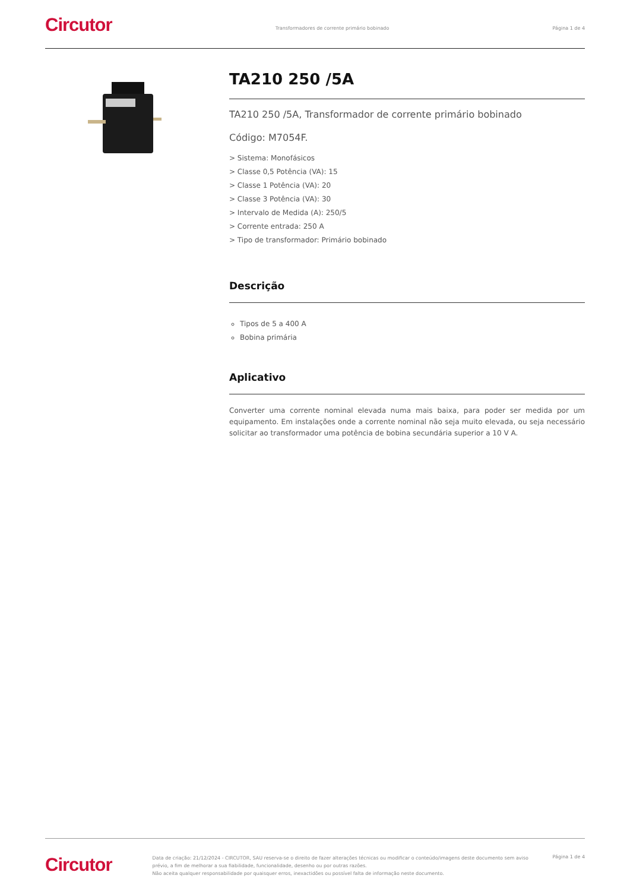Circutor
Transformadores de corrente primário bobinado
Página 1 de 4
TA210 250 /5A
TA210 250 /5A, Transformador de corrente primário bobinado
Código: M7054F.
> Sistema: Monofásicos
> Classe 0,5 Potência (VA): 15
> Classe 1 Potência (VA): 20
> Classe 3 Potência (VA): 30
> Intervalo de Medida (A): 250/5
> Corrente entrada: 250 A
> Tipo de transformador: Primário bobinado
Descrição
Tipos de 5 a 400 A
Bobina primária
Aplicativo
Converter uma corrente nominal elevada numa mais baixa, para poder ser medida por um equipamento. Em instalações onde a corrente nominal não seja muito elevada, ou seja necessário solicitar ao transformador uma potência de bobina secundária superior a 10 V A.
Circutor
Data de criação: 21/12/2024 - CIRCUTOR, SAU reserva-se o direito de fazer alterações técnicas ou modificar o conteúdo/imagens deste documento sem aviso prévio, a fim de melhorar a sua fiabilidade, funcionalidade, desenho ou por outras razões.
Não aceita qualquer responsabilidade por quaisquer erros, inexactidões ou possível falta de informação neste documento.
Página 1 de 4